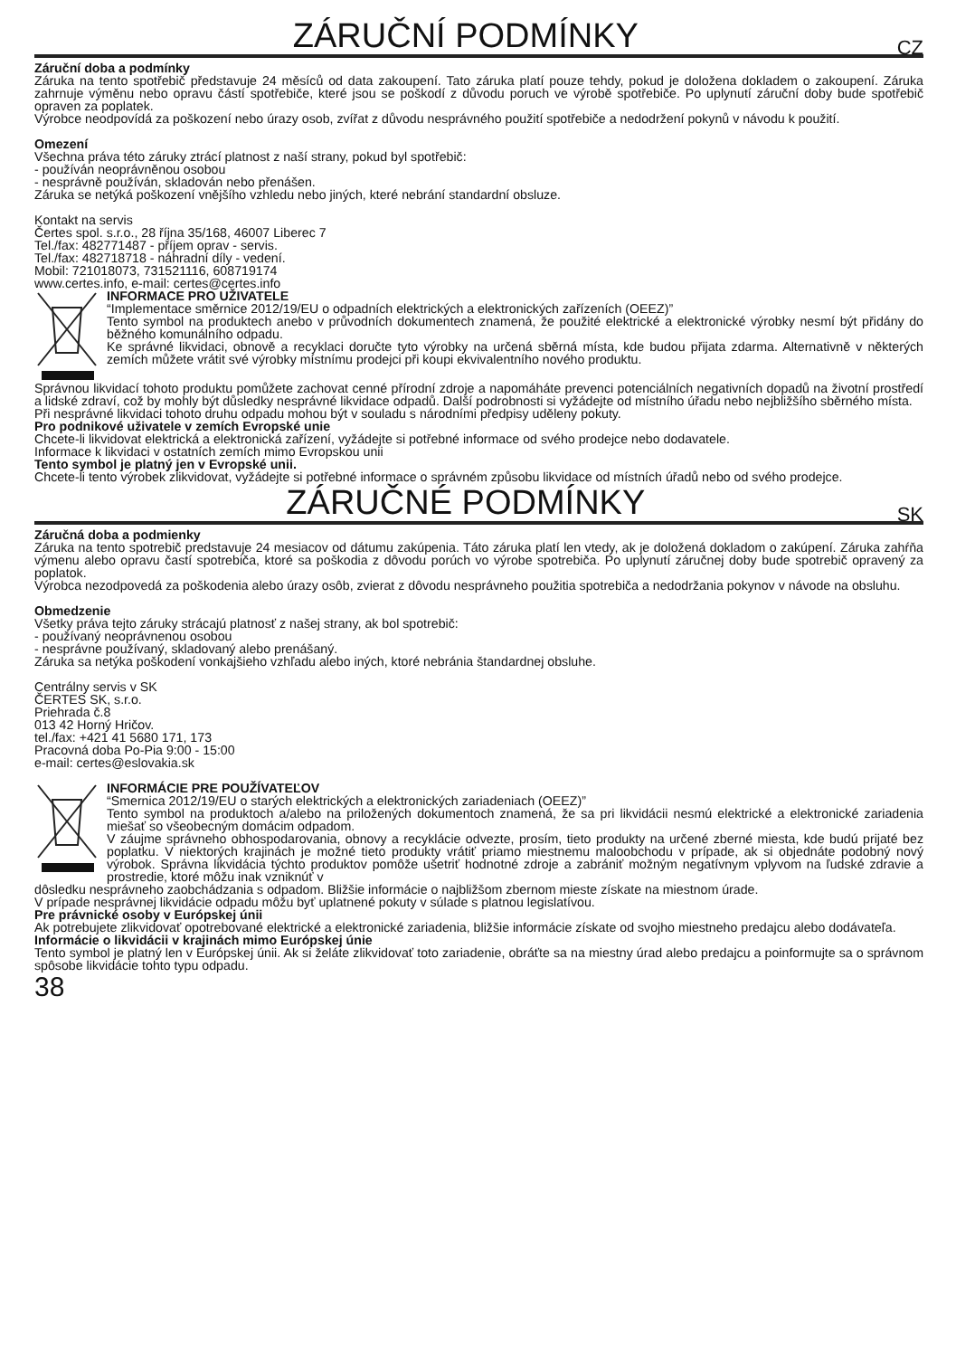ZÁRUČNÍ PODMÍNKY CZ
Záruční doba a podmínky
Záruka na tento spotřebič představuje 24 měsíců od data zakoupení. Tato záruka platí pouze tehdy, pokud je doložena dokladem o zakoupení. Záruka zahrnuje výměnu nebo opravu částí spotřebiče, které jsou se poškodí z důvodu poruch ve výrobě spotřebiče. Po uplynutí záruční doby bude spotřebič opraven za poplatek.
Výrobce neodpovídá za poškození nebo úrazy osob, zvířat z důvodu nesprávného použití spotřebiče a nedodržení pokynů v návodu k použití.
Omezení
Všechna práva této záruky ztrácí platnost z naší strany, pokud byl spotřebič:
- používán neoprávněnou osobou
- nesprávně používán, skladován nebo přenášen.
Záruka se netýká poškození vnějšího vzhledu nebo jiných, které nebrání standardní obsluze.
Kontakt na servis
Čertes spol. s.r.o., 28 října 35/168, 46007 Liberec 7
Tel./fax: 482771487 - příjem oprav - servis.
Tel./fax: 482718718 - náhradní díly - vedení.
Mobil: 721018073, 731521116, 608719174
www.certes.info, e-mail: certes@certes.info
INFORMACE PRO UŽIVATELE
“Implementace směrnice 2012/19/EU o odpadních elektrických a elektronických zařízeních (OEEZ)”
Tento symbol na produktech anebo v průvodních dokumentech znamená, že použité elektrické a elektronické výrobky nesmí být přidány do běžného komunálního odpadu.
Ke správné likvidaci, obnově a recyklaci doručte tyto výrobky na určená sběrná místa, kde budou přijata zdarma. Alternativně v některých zemích můžete vrátit své výrobky místnímu prodejci při koupi ekvivalentního nového produktu.
Správnou likvidací tohoto produktu pomůžete zachovat cenné přírodní zdroje a napomáháte prevenci potenciálních negativních dopadů na životní prostředí a lidské zdraví, což by mohly být důsledky nesprávné likvidace odpadů. Další podrobnosti si vyžádejte od místního úřadu nebo nejbližšího sběrného místa.
Při nesprávné likvidaci tohoto druhu odpadu mohou být v souladu s národními předpisy uděleny pokuty.
Pro podnikové uživatele v zemích Evropské unie
Chcete-li likvidovat elektrická a elektronická zařízení, vyžádejte si potřebné informace od svého prodejce nebo dodavatele.
Informace k likvidaci v ostatních zemích mimo Evropskou unii
Tento symbol je platný jen v Evropské unii.
Chcete-li tento výrobek zlikvidovat, vyžádejte si potřebné informace o správném způsobu likvidace od místních úřadů nebo od svého prodejce.
ZÁRUČNÉ PODMÍNKY SK
Záručná doba a podmienky
Záruka na tento spotrebič predstavuje 24 mesiacov od dátumu zakúpenia. Táto záruka platí len vtedy, ak je doložená dokladom o zakúpení. Záruka zahŕňa výmenu alebo opravu častí spotrebiča, ktoré sa poškodia z dôvodu porúch vo výrobe spotrebiča. Po uplynutí záručnej doby bude spotrebič opravený za poplatok.
Výrobca nezodpovedá za poškodenia alebo úrazy osôb, zvierat z dôvodu nesprávneho použitia spotrebiča a nedodržania pokynov v návode na obsluhu.
Obmedzenie
Všetky práva tejto záruky strácajú platnosť z našej strany, ak bol spotrebič:
- používaný neoprávnenou osobou
- nesprávne používaný, skladovaný alebo prenášaný.
Záruka sa netýka poškodení vonkajšieho vzhľadu alebo iných, ktoré nebránia štandardnej obsluhe.
Centrálny servis v SK
ČERTES SK, s.r.o.
Priehrada č.8
013 42 Horný Hričov.
tel./fax: +421 41 5680 171, 173
Pracovná doba Po-Pia 9:00 - 15:00
e-mail: certes@eslovakia.sk
INFORMÁCIE PRE POUŽÍVATEĽOV
“Smernica 2012/19/EU o starých elektrických a elektronických zariadeniach (OEEZ)”
Tento symbol na produktoch a/alebo na priložených dokumentoch znamená, že sa pri likvidácii nesmú elektrické a elektronické zariadenia miešať so všeobecným domácim odpadom.
V záujme správneho obhospodarovania, obnovy a recyklácie odvezte, prosím, tieto produkty na určené zberné miesta, kde budú prijaté bez poplatku. V niektorých krajinách je možné tieto produkty vrátiť priamo miestnemu maloobchodu v prípade, ak si objednáte podobný nový výrobok. Správna likvidácia týchto produktov pomôže ušetriť hodnotné zdroje a zabrániť možným negatívnym vplyvom na ľudské zdravie a prostredie, ktoré môžu inak vzniknúť v
dôsledku nesprávneho zaobchádzania s odpadom. Bližšie informácie o najbližšom zbernom mieste získate na miestnom úrade.
V prípade nesprávnej likvidácie odpadu môžu byť uplatnené pokuty v súlade s platnou legislatívou.
Pre právnické osoby v Európskej únii
Ak potrebujete zlikvidovať opotrebované elektrické a elektronické zariadenia, bližšie informácie získate od svojho miestneho predajcu alebo dodávateľa.
Informácie o likvidácii v krajinách mimo Európskej únie
Tento symbol je platný len v Európskej únii. Ak si želáte zlikvidovať toto zariadenie, obráťte sa na miestny úrad alebo predajcu a poinformujte sa o správnom spôsobe likvidácie tohto typu odpadu.
38